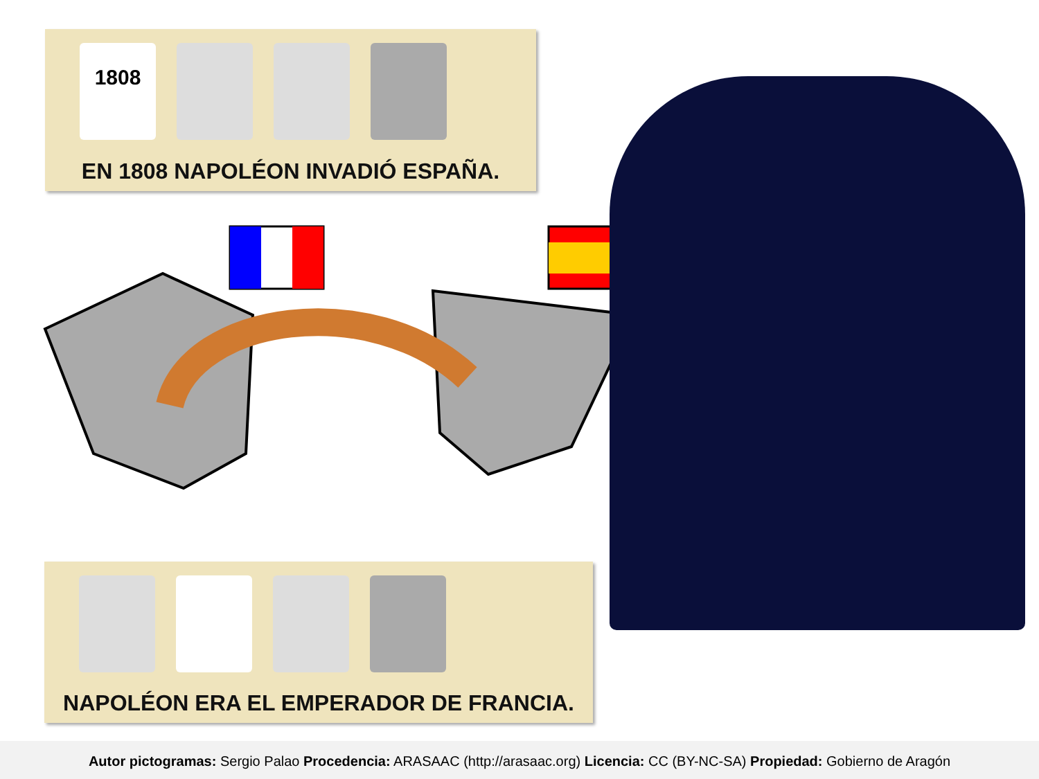1808
EN 1808 NAPOLÉON INVADIÓ ESPAÑA.
NAPOLÉON ERA EL EMPERADOR DE FRANCIA.
Autor pictogramas: Sergio Palao Procedencia: ARASAAC (http://arasaac.org) Licencia: CC (BY-NC-SA) Propiedad: Gobierno de Aragón